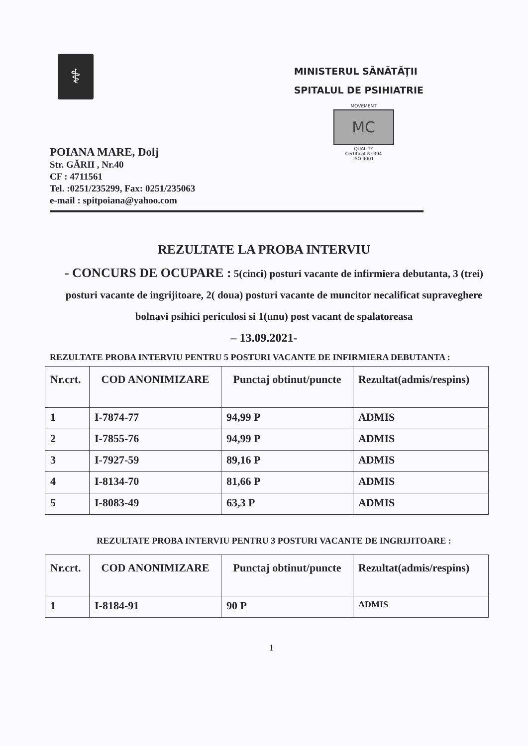⚕
MINISTERUL SĂNĂTĂŢII
SPITALUL DE PSIHIATRIE
MOVEMENT
MC
QUALITY
Certificat Nr.394
ISO 9001
POIANA MARE, Dolj
Str. GĂRII , Nr.40
CF : 4711561
Tel. :0251/235299, Fax: 0251/235063
e-mail : spitpoiana@yahoo.com
REZULTATE LA PROBA INTERVIU
- CONCURS DE OCUPARE : 5(cinci) posturi vacante de infirmiera debutanta, 3 (trei) posturi vacante de ingrijitoare, 2( doua) posturi vacante de muncitor necalificat supraveghere bolnavi psihici periculosi si 1(unu) post vacant de spalatoreasa
– 13.09.2021-
REZULTATE PROBA INTERVIU PENTRU 5 POSTURI VACANTE DE INFIRMIERA DEBUTANTA :
| Nr.crt. | COD ANONIMIZARE | Punctaj obtinut/puncte | Rezultat(admis/respins) |
| --- | --- | --- | --- |
| 1 | I-7874-77 | 94,99 P | ADMIS |
| 2 | I-7855-76 | 94,99 P | ADMIS |
| 3 | I-7927-59 | 89,16 P | ADMIS |
| 4 | I-8134-70 | 81,66 P | ADMIS |
| 5 | I-8083-49 | 63,3 P | ADMIS |
REZULTATE PROBA INTERVIU PENTRU 3 POSTURI VACANTE DE INGRIJITOARE :
| Nr.crt. | COD ANONIMIZARE | Punctaj obtinut/puncte | Rezultat(admis/respins) |
| --- | --- | --- | --- |
| 1 | I-8184-91 | 90 P | ADMIS |
1